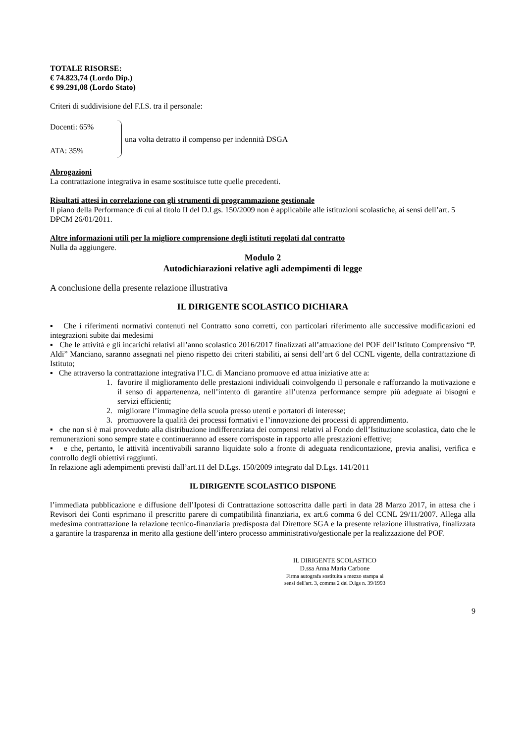TOTALE RISORSE:
€ 74.823,74 (Lordo Dip.)
€ 99.291,08 (Lordo Stato)
Criteri di suddivisione del F.I.S. tra il personale:
Docenti: 65%
ATA: 35%
una volta detratto il compenso per indennità DSGA
Abrogazioni
La contrattazione integrativa in esame sostituisce tutte quelle precedenti.
Risultati attesi in correlazione con gli strumenti di programmazione gestionale
Il piano della Performance di cui al titolo II del D.Lgs. 150/2009 non è applicabile alle istituzioni scolastiche, ai sensi dell’art. 5 DPCM 26/01/2011.
Altre informazioni utili per la migliore comprensione degli istituti regolati dal contratto
Nulla da aggiungere.
Modulo 2
Autodichiarazioni relative agli adempimenti di legge
A conclusione della presente relazione illustrativa
IL DIRIGENTE SCOLASTICO DICHIARA
▪ Che i riferimenti normativi contenuti nel Contratto sono corretti, con particolari riferimento alle successive modificazioni ed integrazioni subite dai medesimi
▪ Che le attività e gli incarichi relativi all’anno scolastico 2016/2017 finalizzati all’attuazione del POF dell’Istituto Comprensivo “P. Aldi” Manciano, saranno assegnati nel pieno rispetto dei criteri stabiliti, ai sensi dell’art 6 del CCNL vigente, della contrattazione dì Istituto;
▪ Che attraverso la contrattazione integrativa l’I.C. di Manciano promuove ed attua iniziative atte a:
1. favorire il miglioramento delle prestazioni individuali coinvolgendo il personale e rafforzando la motivazione e il senso di appartenenza, nell’intento di garantire all’utenza performance sempre più adeguate ai bisogni e servizi efficienti;
2. migliorare l’immagine della scuola presso utenti e portatori di interesse;
3. promuovere la qualità dei processi formativi e l’innovazione dei processi di apprendimento.
▪ che non si è mai provveduto alla distribuzione indifferenziata dei compensi relativi al Fondo dell’Istituzione scolastica, dato che le remunerazioni sono sempre state e continueranno ad essere corrisposte in rapporto alle prestazioni effettive;
▪ e che, pertanto, le attività incentivabili saranno liquidate solo a fronte di adeguata rendicontazione, previa analisi, verifica e controllo degli obiettivi raggiunti.
In relazione agli adempimenti previsti dall’art.11 del D.Lgs. 150/2009 integrato dal D.Lgs. 141/2011
IL DIRIGENTE SCOLASTICO DISPONE
l’immediata pubblicazione e diffusione dell’Ipotesi di Contrattazione sottoscritta dalle parti in data 28 Marzo 2017, in attesa che i Revisori dei Conti esprimano il prescritto parere di compatibilità finanziaria, ex art.6 comma 6 del CCNL 29/11/2007. Allega alla medesima contrattazione la relazione tecnico-finanziaria predisposta dal Direttore SGA e la presente relazione illustrativa, finalizzata a garantire la trasparenza in merito alla gestione dell’intero processo amministrativo/gestionale per la realizzazione del POF.
IL DIRIGENTE SCOLASTICO
D.ssa Anna Maria Carbone
Firma autografa sostituita a mezzo stampa ai
sensi dell'art. 3, comma 2 del D.lgs n. 39/1993
9